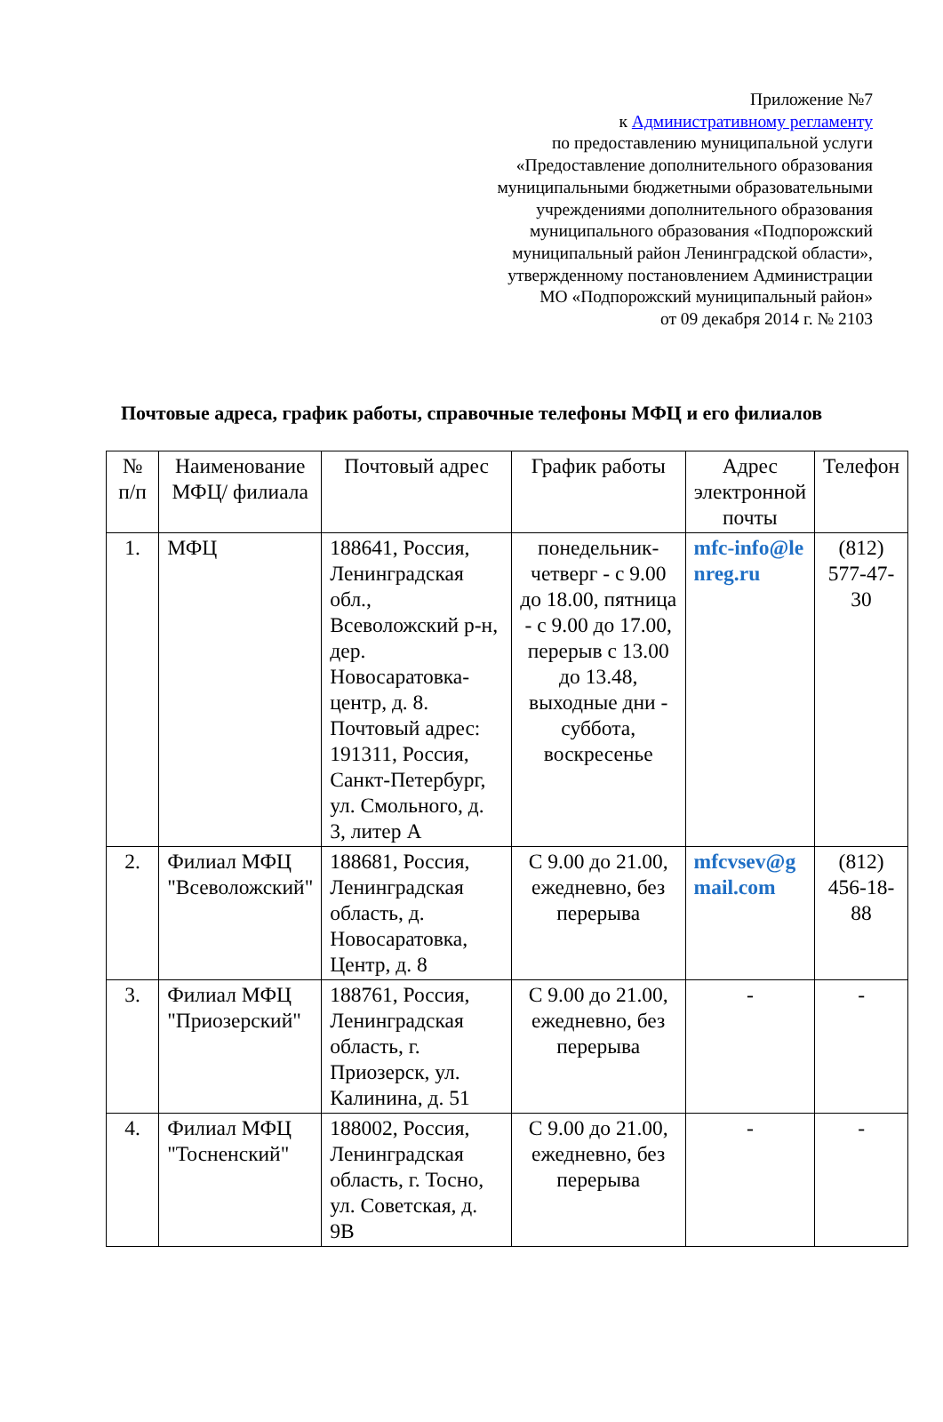Приложение №7
к Административному регламенту
по предоставлению муниципальной услуги
«Предоставление дополнительного образования
муниципальными бюджетными образовательными
учреждениями дополнительного образования
муниципального образования «Подпорожский
муниципальный район Ленинградской области»,
утвержденному постановлением Администрации
МО «Подпорожский муниципальный район»
от 09 декабря 2014 г. № 2103
Почтовые адреса, график работы, справочные телефоны МФЦ и его филиалов
| № п/п | Наименование МФЦ/ филиала | Почтовый адрес | График работы | Адрес электронной почты | Телефон |
| --- | --- | --- | --- | --- | --- |
| 1. | МФЦ | 188641, Россия, Ленинградская обл., Всеволожский р-н, дер. Новосаратовка-центр, д. 8. Почтовый адрес: 191311, Россия, Санкт-Петербург, ул. Смольного, д. 3, литер А | понедельник-четверг - с 9.00 до 18.00, пятница - с 9.00 до 17.00, перерыв с 13.00 до 13.48, выходные дни - суббота, воскресенье | mfc-info@lenreg.ru | (812) 577-47-30 |
| 2. | Филиал МФЦ "Всеволожский" | 188681, Россия, Ленинградская область, д. Новосаратовка, Центр, д. 8 | С 9.00 до 21.00, ежедневно, без перерыва | mfcvsev@gmail.com | (812) 456-18-88 |
| 3. | Филиал МФЦ "Приозерский" | 188761, Россия, Ленинградская область, г. Приозерск, ул. Калинина, д. 51 | С 9.00 до 21.00, ежедневно, без перерыва | - | - |
| 4. | Филиал МФЦ "Тосненский" | 188002, Россия, Ленинградская область, г. Тосно, ул. Советская, д. 9В | С 9.00 до 21.00, ежедневно, без перерыва | - | - |